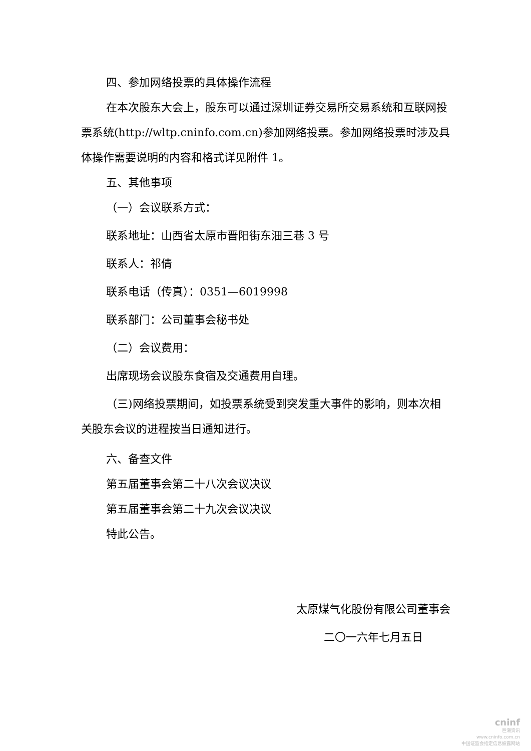四、参加网络投票的具体操作流程
在本次股东大会上，股东可以通过深圳证券交易所交易系统和互联网投票系统(http://wltp.cninfo.com.cn)参加网络投票。参加网络投票时涉及具体操作需要说明的内容和格式详见附件 1。
五、其他事项
（一）会议联系方式：
联系地址：山西省太原市晋阳街东沺三巷 3 号
联系人：祁倩
联系电话（传真）：0351—6019998
联系部门：公司董事会秘书处
（二）会议费用：
出席现场会议股东食宿及交通费用自理。
（三)网络投票期间，如投票系统受到突发重大事件的影响，则本次相关股东会议的进程按当日通知进行。
六、备查文件
第五届董事会第二十八次会议决议
第五届董事会第二十九次会议决议
特此公告。
太原煤气化股份有限公司董事会
二〇一六年七月五日
cninf
巨潮资讯
www.cninfo.com.cn
中国证监会指定信息披露网站